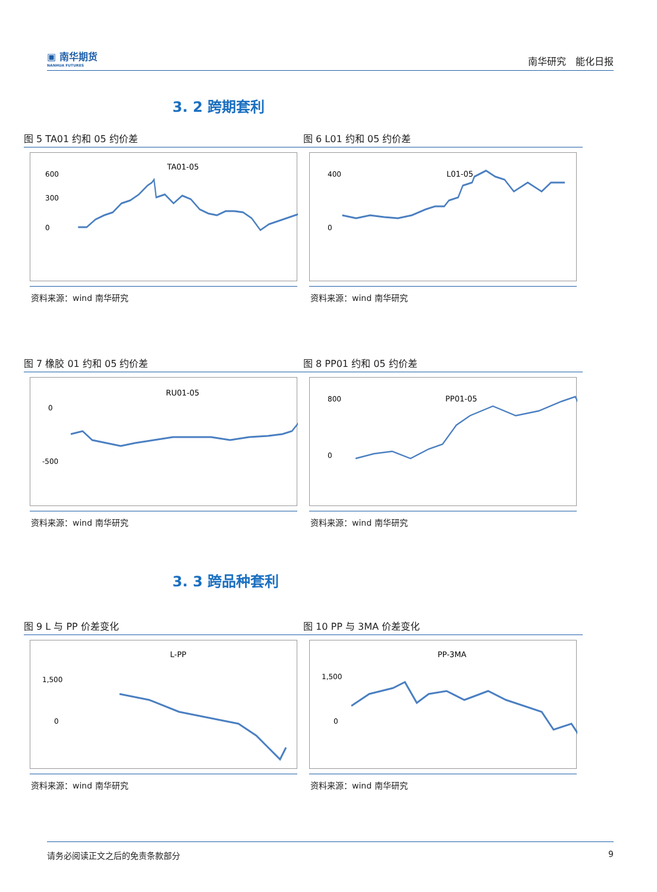▣ 南华期货
NANHUA FUTURES
南华研究　能化日报
3. 2 跨期套利
图 5 TA01 约和 05 约价差
TA01-05
600
300
0
资料来源：wind 南华研究
图 6 L01 约和 05 约价差
L01-05
400
0
资料来源：wind 南华研究
图 7 橡胶 01 约和 05 约价差
RU01-05
0
-500
资料来源：wind 南华研究
图 8 PP01 约和 05 约价差
PP01-05
800
0
资料来源：wind 南华研究
3. 3 跨品种套利
图 9 L 与 PP 价差变化
L-PP
1,500
0
资料来源：wind 南华研究
图 10 PP 与 3MA 价差变化
PP-3MA
1,500
0
资料来源：wind 南华研究
请务必阅读正文之后的免责条款部分 9